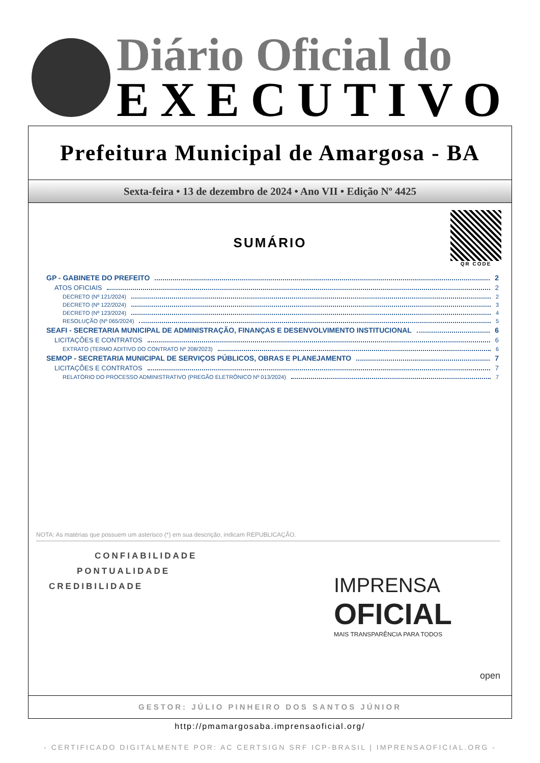Diário Oficial do
EXECUTIVO
Prefeitura Municipal de Amargosa - BA
Sexta-feira • 13 de dezembro de 2024 • Ano VII • Edição Nº 4425
QR CODE
SUMÁRIO
GP - GABINETE DO PREFEITO 2
ATOS OFICIAIS 2
DECRETO (Nº 121/2024) 2
DECRETO (Nº 122/2024) 3
DECRETO (Nº 123/2024) 4
RESOLUÇÃO (Nº 065/2024) 5
SEAFI - SECRETARIA MUNICIPAL DE ADMINISTRAÇÃO, FINANÇAS E DESENVOLVIMENTO INSTITUCIONAL 6
LICITAÇÕES E CONTRATOS 6
EXTRATO (TERMO ADITIVO DO CONTRATO Nº 208/2023) 6
SEMOP - SECRETARIA MUNICIPAL DE SERVIÇOS PÚBLICOS, OBRAS E PLANEJAMENTO 7
LICITAÇÕES E CONTRATOS 7
RELATÓRIO DO PROCESSO ADMINISTRATIVO (PREGÃO ELETRÔNICO Nº 013/2024) 7
NOTA: As matérias que possuem um asterisco (*) em sua descrição, indicam REPUBLICAÇÃO.
CONFIABILIDADE
PONTUALIDADE
CREDIBILIDADE
IMPRENSA
OFICIAL
MAIS TRANSPARÊNCIA PARA TODOS
open
GESTOR: JÚLIO PINHEIRO DOS SANTOS JÚNIOR
http://pmamargosaba.imprensaoficial.org/
- CERTIFICADO DIGITALMENTE POR: AC CERTSIGN SRF ICP-BRASIL | IMPRENSAOFICIAL.ORG -